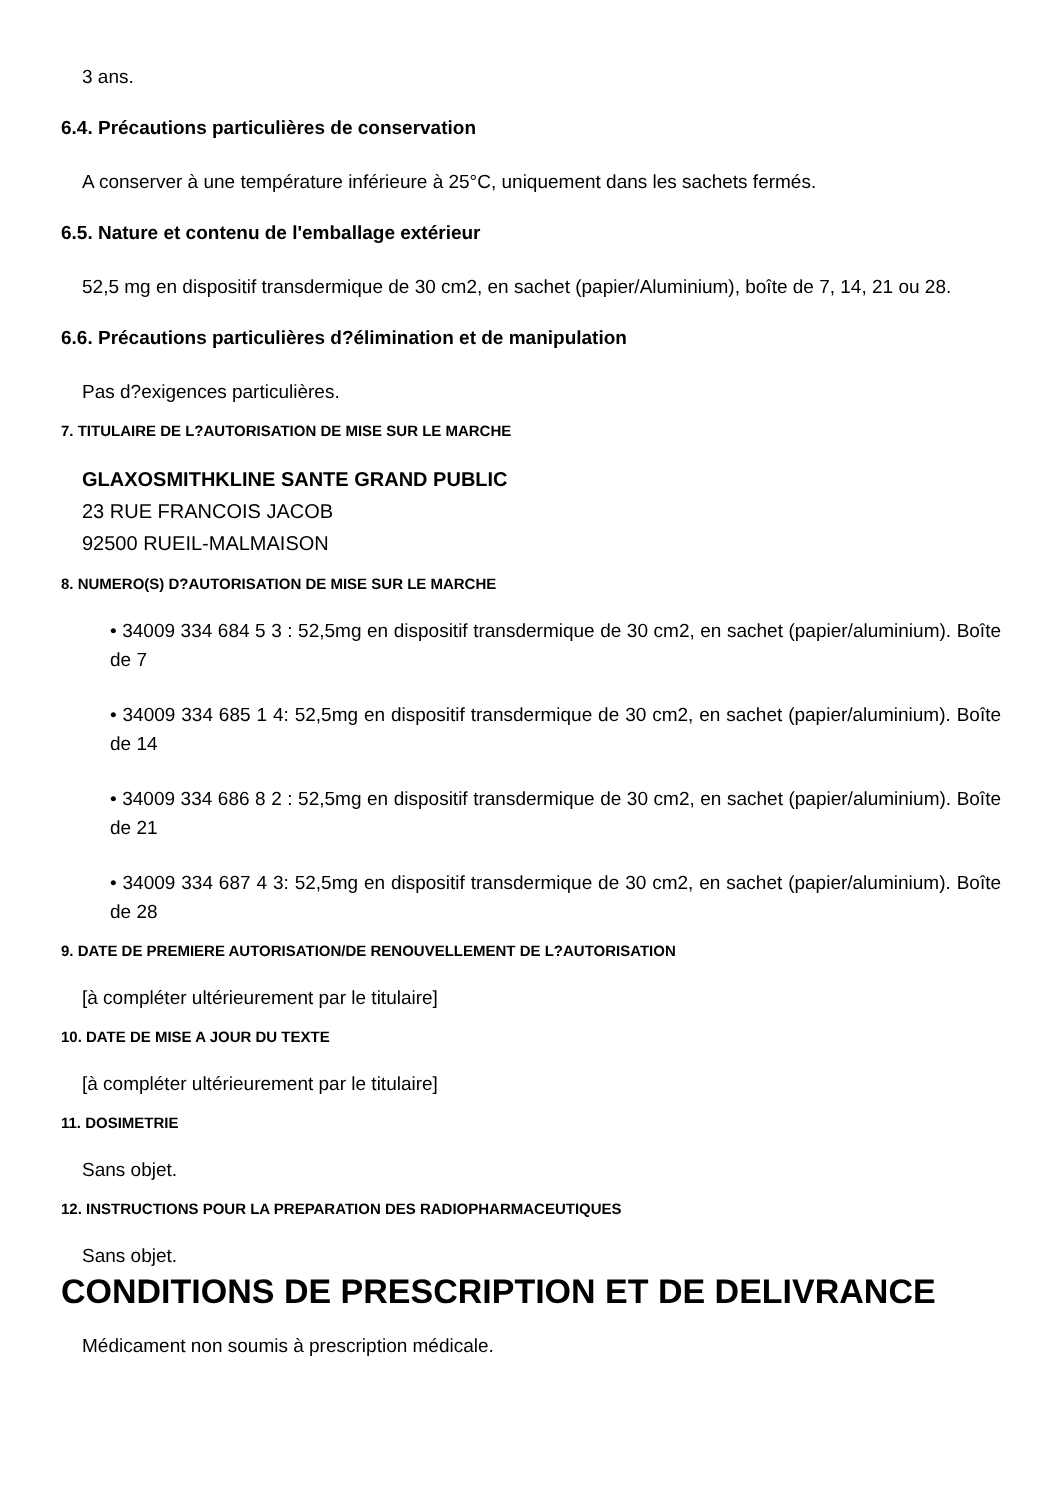3 ans.
6.4. Précautions particulières de conservation
A conserver à une température inférieure à 25°C, uniquement dans les sachets fermés.
6.5. Nature et contenu de l'emballage extérieur
52,5 mg en dispositif transdermique de 30 cm2, en sachet (papier/Aluminium), boîte de 7, 14, 21 ou 28.
6.6. Précautions particulières d?élimination et de manipulation
Pas d?exigences particulières.
7. TITULAIRE DE L?AUTORISATION DE MISE SUR LE MARCHE
GLAXOSMITHKLINE SANTE GRAND PUBLIC
23 RUE FRANCOIS JACOB
92500 RUEIL-MALMAISON
8. NUMERO(S) D?AUTORISATION DE MISE SUR LE MARCHE
• 34009 334 684 5 3 : 52,5mg en dispositif transdermique de 30 cm2, en sachet (papier/aluminium). Boîte de 7
• 34009 334 685 1 4: 52,5mg en dispositif transdermique de 30 cm2, en sachet (papier/aluminium). Boîte de 14
• 34009 334 686 8 2 : 52,5mg en dispositif transdermique de 30 cm2, en sachet (papier/aluminium). Boîte de 21
• 34009 334 687 4 3: 52,5mg en dispositif transdermique de 30 cm2, en sachet (papier/aluminium). Boîte de 28
9. DATE DE PREMIERE AUTORISATION/DE RENOUVELLEMENT DE L?AUTORISATION
[à compléter ultérieurement par le titulaire]
10. DATE DE MISE A JOUR DU TEXTE
[à compléter ultérieurement par le titulaire]
11. DOSIMETRIE
Sans objet.
12. INSTRUCTIONS POUR LA PREPARATION DES RADIOPHARMACEUTIQUES
Sans objet.
CONDITIONS DE PRESCRIPTION ET DE DELIVRANCE
Médicament non soumis à prescription médicale.